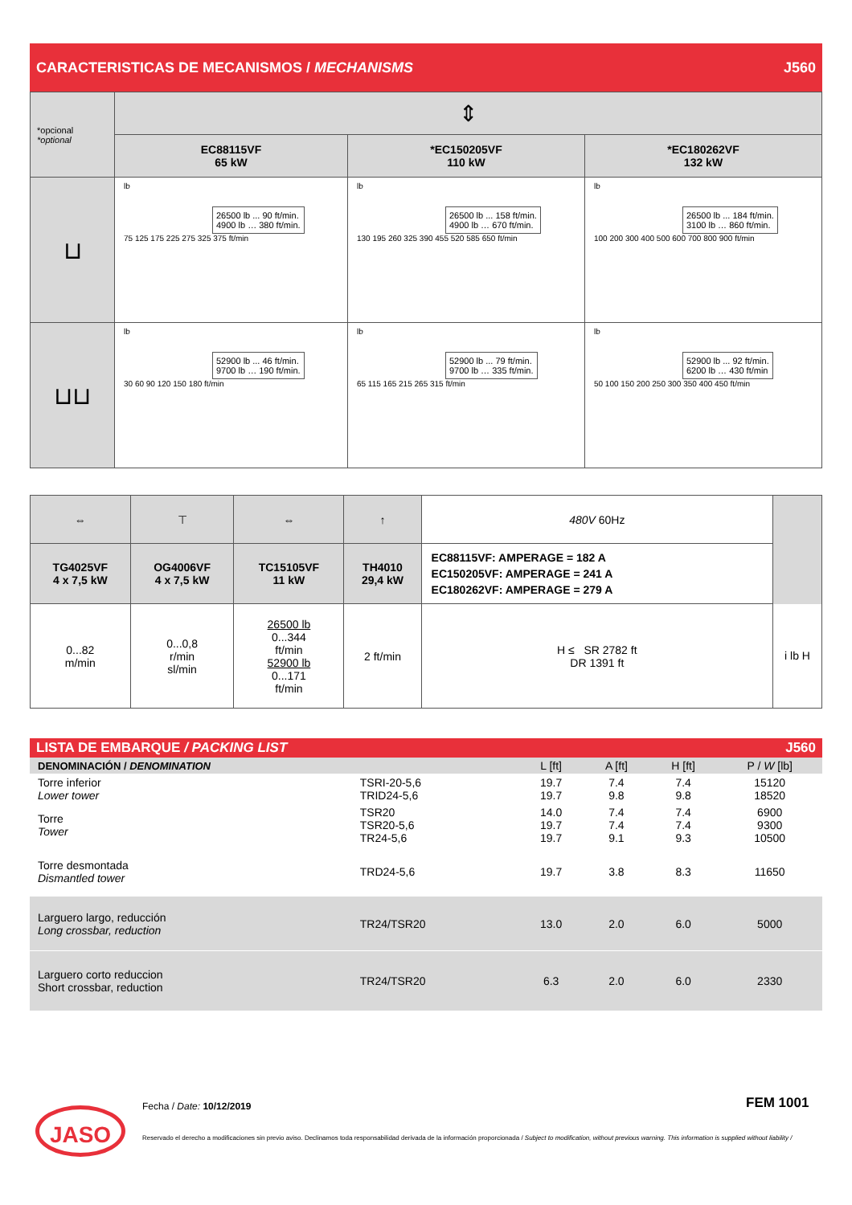CARACTERISTICAS DE MECANISMOS / MECHANISMS J560
| *opcional *optional | ⇕ | | |
| | EC88115VF 65 kW | *EC150205VF 110 kW | *EC180262VF 132 kW |
| ⊔ | lb 26500 lb ... 90 ft/min. 4900 lb … 380 ft/min. 75 125 175 225 275 325 375 ft/min | lb 26500 lb ... 158 ft/min. 4900 lb … 670 ft/min. 130 195 260 325 390 455 520 585 650 ft/min | lb 26500 lb ... 184 ft/min. 3100 lb … 860 ft/min. 100 200 300 400 500 600 700 800 900 ft/min |
| ⊔⊔ | lb 52900 lb ... 46 ft/min. 9700 lb … 190 ft/min. 30 60 90 120 150 180 ft/min | lb 52900 lb ... 79 ft/min. 9700 lb … 335 ft/min. 65 115 165 215 265 315 ft/min | lb 52900 lb ... 92 ft/min. 6200 lb … 430 ft/min 50 100 150 200 250 300 350 400 450 ft/min |
| ⇔ | ⊤ | ⇔ | ↑ | 480V 60Hz | |
| TG4025VF 4 x 7,5 kW | OG4006VF 4 x 7,5 kW | TC15105VF 11 kW | TH4010 29,4 kW | EC88115VF: AMPERAGE = 182 A EC150205VF: AMPERAGE = 241 A EC180262VF: AMPERAGE = 279 A | |
| 0...82 m/min | 0...0,8 r/min sl/min | 26500 lb 0...344 ft/min 52900 lb 0...171 ft/min | 2 ft/min | H ≤ SR 2782 ft DR 1391 ft | i lb H |
LISTA DE EMBARQUE / PACKING LIST J560
| DENOMINACIÓN / DENOMINATION | | | L [ft] | A [ft] | H [ft] | P / W [lb] |
| Torre inferior Lower tower | TSRI-20-5,6 TRID24-5,6 | | 19.7 19.7 | 7.4 9.8 | 7.4 9.8 | 15120 18520 |
| Torre Tower | TSR20 TSR20-5,6 TR24-5,6 | | 14.0 19.7 19.7 | 7.4 7.4 9.1 | 7.4 7.4 9.3 | 6900 9300 10500 |
| Torre desmontada Dismantled tower | TRD24-5,6 | | 19.7 | 3.8 | 8.3 | 11650 |
| Larguero largo, reducción Long crossbar, reduction | TR24/TSR20 | | 13.0 | 2.0 | 6.0 | 5000 |
| Larguero corto reduccion Short crossbar, reduction | TR24/TSR20 | | 6.3 | 2.0 | 6.0 | 2330 |
JASO Fecha / Date: 10/12/2019 FEM 1001
Reservado el derecho a modificaciones sin previo aviso. Declinamos toda responsabilidad derivada de la información proporcionada / Subject to modification, without previous warning. This information is supplied without liability /